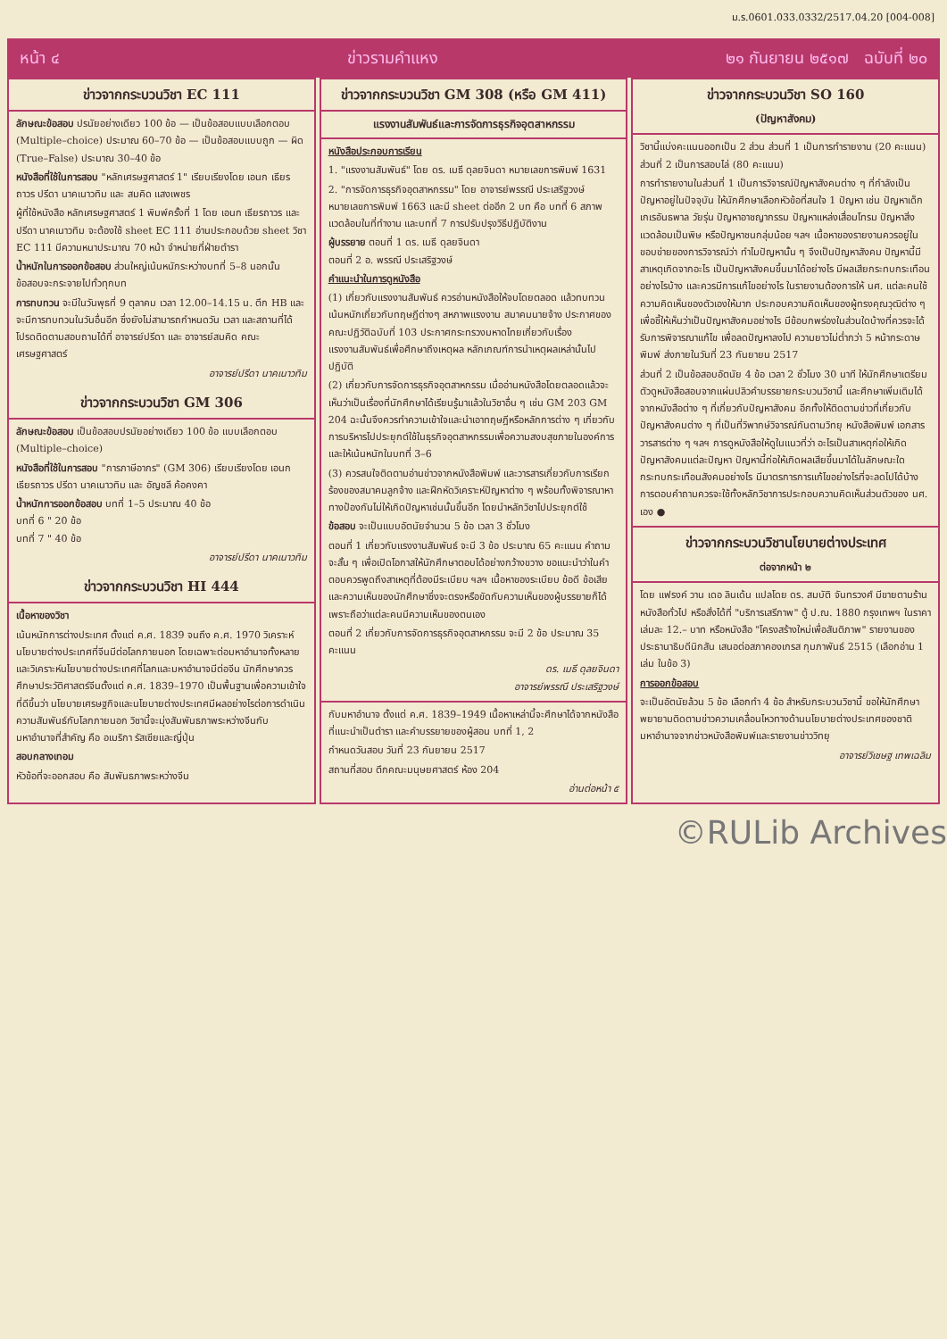ม.ร.0601.033.0332/2517.04.20 [004-008]
หน้า ๔ ข่าวรามคำแหง ๒๑ กันยายน ๒๕๑๗ ฉบับที่ ๒๐
ข่าวจากกระบวนวิชา EC 111
ลักษณะข้อสอบ ปรนัยอย่างเดียว 100 ข้อ — เป็นข้อสอบแบบเลือกตอบ (Multiple–choice) ประมาณ 60–70 ข้อ — เป็นข้อสอบแบบถูก — ผิด (True–False) ประมาณ 30–40 ข้อ
หนังสือที่ใช้ในการสอบ "หลักเศรษฐศาสตร์ 1" เรียบเรียงโดย เอนก เธียรถาวร ปรีดา นาคเนาวทิม และ สมคิด แสงเพชร
ผู้ที่ใช้หนังสือ หลักเศรษฐศาสตร์ 1 พิมพ์ครั้งที่ 1 โดย เอนก เธียรถาวร และ ปรีดา นาคเนาวทิม จะต้องใช้ sheet EC 111 อ่านประกอบด้วย sheet วิชา EC 111 มีความหนาประมาณ 70 หน้า จำหน่ายที่ฝ่ายตำรา
น้ำหนักในการออกข้อสอบ ส่วนใหญ่เน้นหนักระหว่างบทที่ 5–8 นอกนั้นข้อสอบจะกระจายไปทั่วทุกบท
การทบทวน จะมีในวันพุธที่ 9 ตุลาคม เวลา 12.00–14.15 น. ตึก HB และจะมีการทบทวนในวันอื่นอีก ซึ่งยังไม่สามารถกำหนดวัน เวลา และสถานที่ได้ โปรดติดตามสอบถามได้ที่ อาจารย์ปรีดา และ อาจารย์สมคิด คณะเศรษฐศาสตร์
อาจารย์ปรีดา นาคเนาวทิม
ข่าวจากกระบวนวิชา GM 306
ลักษณะข้อสอบ เป็นข้อสอบปรนัยอย่างเดียว 100 ข้อ แบบเลือกตอบ (Multiple–choice)
หนังสือที่ใช้ในการสอบ "การภาษีอากร" (GM 306) เรียบเรียงโดย เอนก เธียรถาวร ปรีดา นาคเนาวทิม และ อัญชลี ค้อคงคา
น้ำหนักการออกข้อสอบ บทที่ 1–5 ประมาณ 40 ข้อ
บทที่ 6 " 20 ข้อ
บทที่ 7 " 40 ข้อ
อาจารย์ปรีดา นาคเนาวทิม
ข่าวจากกระบวนวิชา HI 444
เนื้อหาของวิชา
เน้นหนักการต่างประเทศ ตั้งแต่ ค.ศ. 1839 จนถึง ค.ศ. 1970 วิเคราะห์นโยบายต่างประเทศที่จีนมีต่อโลกภายนอก โดยเฉพาะต่อมหาอำนาจทั้งหลายและวิเคราะห์นโยบายต่างประเทศที่โลกและมหาอำนาจมีต่อจีน นักศึกษาควรศึกษาประวัติศาสตร์จีนตั้งแต่ ค.ศ. 1839–1970 เป็นพื้นฐานเพื่อความเข้าใจที่ดีขึ้นว่า นโยบายเศรษฐกิจและนโยบายต่างประเทศมีผลอย่างไรต่อการดำเนินความสัมพันธ์กับโลกภายนอก วิชานี้จะมุ่งสัมพันธภาพระหว่างจีนกับมหาอำนาจที่สำคัญ คือ อเมริกา รัสเซียและญี่ปุ่น
สอบกลางเทอม
หัวข้อที่จะออกสอบ คือ สัมพันธภาพระหว่างจีน
ข่าวจากกระบวนวิชา GM 308 (หรือ GM 411)
แรงงานสัมพันธ์และการจัดการธุรกิจอุตสาหกรรม
หนังสือประกอบการเรียน
1. "แรงงานสัมพันธ์" โดย ดร. เมธี ดุลยจินดา หมายเลขการพิมพ์ 1631
2. "การจัดการธุรกิจอุตสาหกรรม" โดย อาจารย์พรรณี ประเสริฐวงษ์ หมายเลขการพิมพ์ 1663 และมี sheet ต่ออีก 2 บท คือ บทที่ 6 สภาพแวดล้อมในที่ทำงาน และบทที่ 7 การปรับปรุงวิธีปฏิบัติงาน
ผู้บรรยาย ตอนที่ 1 ดร. เมธี ดุลยจินดา
ตอนที่ 2 อ. พรรณี ประเสริฐวงษ์
คำแนะนำในการดูหนังสือ
(1) เกี่ยวกับแรงงานสัมพันธ์ ควรอ่านหนังสือให้จบโดยตลอด แล้วทบทวนเน้นหนักเกี่ยวกับทฤษฎีต่างๆ สหภาพแรงงาน สมาคมนายจ้าง ประกาศของคณะปฏิวัติฉบับที่ 103 ประกาศกระทรวงมหาดไทยเกี่ยวกับเรื่องแรงงานสัมพันธ์เพื่อศึกษาถึงเหตุผล หลักเกณฑ์การนำเหตุผลเหล่านั้นไปปฏิบัติ
(2) เกี่ยวกับการจัดการธุรกิจอุตสาหกรรม เมื่ออ่านหนังสือโดยตลอดแล้วจะเห็นว่าเป็นเรื่องที่นักศึกษาได้เรียนรู้มาแล้วในวิชาอื่น ๆ เช่น GM 203 GM 204 ฉะนั้นจึงควรทำความเข้าใจและนำเอาทฤษฎีหรือหลักการต่าง ๆ เกี่ยวกับการบริหารไปประยุกต์ใช้ในธุรกิจอุตสาหกรรมเพื่อความสงบสุขภายในองค์การ และให้เน้นหนักในบทที่ 3–6
(3) ควรสนใจติดตามอ่านข่าวจากหนังสือพิมพ์ และวารสารเกี่ยวกับการเรียกร้องของสมาคมลูกจ้าง และฝึกหัดวิเคราะห์ปัญหาต่าง ๆ พร้อมทั้งพิจารณาหาทางป้องกันไม่ให้เกิดปัญหาเช่นนั้นขึ้นอีก โดยนำหลักวิชาไปประยุกต์ใช้
ข้อสอบ จะเป็นแบบอัตนัยจำนวน 5 ข้อ เวลา 3 ชั่วโมง
ตอนที่ 1 เกี่ยวกับแรงงานสัมพันธ์ จะมี 3 ข้อ ประมาณ 65 คะแนน คำถามจะสั้น ๆ เพื่อเปิดโอกาสให้นักศึกษาตอบได้อย่างกว้างขวาง ขอแนะนำว่าในคำตอบควรพูดถึงสาเหตุที่ต้องมีระเบียบ ฯลฯ เนื้อหาของระเบียบ ข้อดี ข้อเสีย และความเห็นของนักศึกษาซึ่งจะตรงหรือขัดกับความเห็นของผู้บรรยายก็ได้ เพราะถือว่าแต่ละคนมีความเห็นของตนเอง
ตอนที่ 2 เกี่ยวกับการจัดการธุรกิจอุตสาหกรรม จะมี 2 ข้อ ประมาณ 35 คะแนน
ดร. เมธี ดุลยจินดา
อาจารย์พรรณี ประเสริฐวงษ์
กับมหาอำนาจ ตั้งแต่ ค.ศ. 1839–1949 เนื้อหาเหล่านี้จะศึกษาได้จากหนังสือที่แนะนำเป็นตำรา และคำบรรยายของผู้สอน บทที่ 1, 2
กำหนดวันสอบ วันที่ 23 กันยายน 2517
สถานที่สอบ ตึกคณะมนุษยศาสตร์ ห้อง 204
อ่านต่อหน้า ๕
ข่าวจากกระบวนวิชา SO 160
(ปัญหาสังคม)
วิชานี้แบ่งคะแนนออกเป็น 2 ส่วน ส่วนที่ 1 เป็นการทำรายงาน (20 คะแนน) ส่วนที่ 2 เป็นการสอบไล่ (80 คะแนน)
การทำรายงานในส่วนที่ 1 เป็นการวิจารณ์ปัญหาสังคมต่าง ๆ ที่กำลังเป็นปัญหาอยู่ในปัจจุบัน ให้นักศึกษาเลือกหัวข้อที่สนใจ 1 ปัญหา เช่น ปัญหาเด็กเกเรอันธพาล วัยรุ่น ปัญหาอาชญากรรม ปัญหาแหล่งเสื่อมโทรม ปัญหาสิ่งแวดล้อมเป็นพิษ หรือปัญหาชนกลุ่มน้อย ฯลฯ เนื้อหาของรายงานควรอยู่ในขอบข่ายของการวิจารณ์ว่า ทำไมปัญหานั้น ๆ จึงเป็นปัญหาสังคม ปัญหานี้มีสาเหตุเกิดจากอะไร เป็นปัญหาสังคมขึ้นมาได้อย่างไร มีผลเสียกระทบกระเทือนอย่างไรบ้าง และควรมีการแก้ไขอย่างไร ในรายงานต้องการให้ นศ. แต่ละคนใช้ความคิดเห็นของตัวเองให้มาก ประกอบความคิดเห็นของผู้ทรงคุณวุฒิต่าง ๆ เพื่อชี้ให้เห็นว่าเป็นปัญหาสังคมอย่างไร มีข้อบกพร่องในส่วนใดบ้างที่ควรจะได้รับการพิจารณาแก้ไข เพื่อลดปัญหาลงไป ความยาวไม่ต่ำกว่า 5 หน้ากระดาษพิมพ์ ส่งภายในวันที่ 23 กันยายน 2517
ส่วนที่ 2 เป็นข้อสอบอัตนัย 4 ข้อ เวลา 2 ชั่วโมง 30 นาที ให้นักศึกษาเตรียมตัวดูหนังสือสอบจากแผ่นปลิวคำบรรยายกระบวนวิชานี้ และศึกษาเพิ่มเติมได้จากหนังสือต่าง ๆ ที่เกี่ยวกับปัญหาสังคม อีกทั้งให้ติดตามข่าวที่เกี่ยวกับปัญหาสังคมต่าง ๆ ที่เป็นที่วิพากษ์วิจารณ์กันตามวิทยุ หนังสือพิมพ์ เอกสาร วารสารต่าง ๆ ฯลฯ การดูหนังสือให้ดูในแนวที่ว่า อะไรเป็นสาเหตุก่อให้เกิดปัญหาสังคมแต่ละปัญหา ปัญหานี้ก่อให้เกิดผลเสียขึ้นมาได้ในลักษณะใด กระทบกระเทือนสังคมอย่างไร มีมาตรการการแก้ไขอย่างไรที่จะลดไปได้บ้าง การตอบคำถามควรจะใช้ทั้งหลักวิชาการประกอบความคิดเห็นส่วนตัวของ นศ. เอง ●
ข่าวจากกระบวนวิชานโยบายต่างประเทศ
ต่อจากหน้า ๒
โดย แฟรงค์ วาน เดอ ลินเด้น แปลโดย ดร. สมบัติ จันทรวงศ์ มีขายตามร้านหนังสือทั่วไป หรือสั่งได้ที่ "บริการเสรีภาพ" ตู้ ป.ณ. 1880 กรุงเทพฯ ในราคาเล่มละ 12.– บาท หรือหนังสือ "โครงสร้างใหม่เพื่อสันติภาพ" รายงานของประธานาธิบดีนิกสัน เสนอต่อสภาคองเกรส กุมภาพันธ์ 2515 (เลือกอ่าน 1 เล่ม ในข้อ 3)
การออกข้อสอบ
จะเป็นอัตนัยล้วน 5 ข้อ เลือกทำ 4 ข้อ สำหรับกระบวนวิชานี้ ขอให้นักศึกษาพยายามติดตามข่าวความเคลื่อนไหวทางด้านนโยบายต่างประเทศของชาติมหาอำนาจจากข่าวหนังสือพิมพ์และรายงานข่าววิทยุ
อาจารย์วิเชษฐ เทพเฉลิม
©RULib Archives